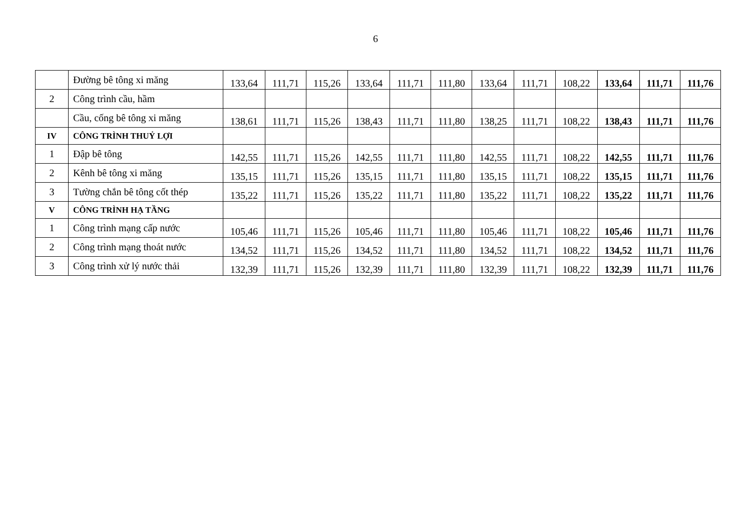6
| | Đường bê tông xi măng | 133,64 | 111,71 | 115,26 | 133,64 | 111,71 | 111,80 | 133,64 | 111,71 | 108,22 | 133,64 | 111,71 | 111,76 |
| 2 | Công trình cầu, hầm | | | | | | | | | | | | |
| | Cầu, cống bê tông xi măng | 138,61 | 111,71 | 115,26 | 138,43 | 111,71 | 111,80 | 138,25 | 111,71 | 108,22 | 138,43 | 111,71 | 111,76 |
| IV | CÔNG TRÌNH THUỶ LỢI | | | | | | | | | | | | |
| 1 | Đập bê tông | 142,55 | 111,71 | 115,26 | 142,55 | 111,71 | 111,80 | 142,55 | 111,71 | 108,22 | 142,55 | 111,71 | 111,76 |
| 2 | Kênh bê tông xi măng | 135,15 | 111,71 | 115,26 | 135,15 | 111,71 | 111,80 | 135,15 | 111,71 | 108,22 | 135,15 | 111,71 | 111,76 |
| 3 | Tường chắn bê tông cốt thép | 135,22 | 111,71 | 115,26 | 135,22 | 111,71 | 111,80 | 135,22 | 111,71 | 108,22 | 135,22 | 111,71 | 111,76 |
| V | CÔNG TRÌNH HẠ TẦNG | | | | | | | | | | | | |
| 1 | Công trình mạng cấp nước | 105,46 | 111,71 | 115,26 | 105,46 | 111,71 | 111,80 | 105,46 | 111,71 | 108,22 | 105,46 | 111,71 | 111,76 |
| 2 | Công trình mạng thoát nước | 134,52 | 111,71 | 115,26 | 134,52 | 111,71 | 111,80 | 134,52 | 111,71 | 108,22 | 134,52 | 111,71 | 111,76 |
| 3 | Công trình xử lý nước thải | 132,39 | 111,71 | 115,26 | 132,39 | 111,71 | 111,80 | 132,39 | 111,71 | 108,22 | 132,39 | 111,71 | 111,76 |